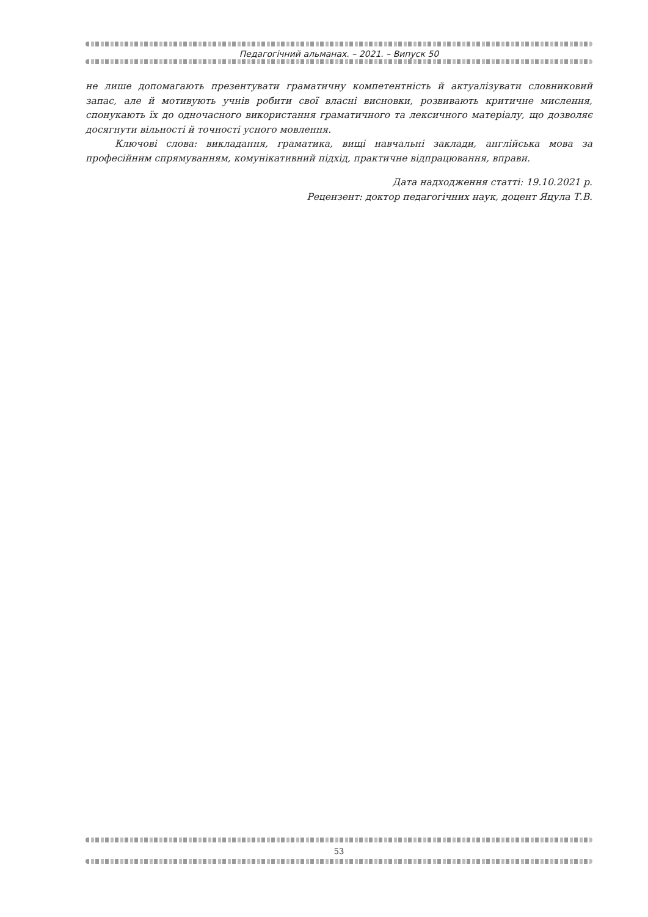Педагогічний альманах. – 2021. – Випуск 50
не лише допомагають презентувати граматичну компетентність й актуалізувати словниковий запас, але й мотивують учнів робити свої власні висновки, розвивають критичне мислення, спонукають їх до одночасного використання граматичного та лексичного матеріалу, що дозволяє досягнути вільності й точності усного мовлення.
Ключові слова: викладання, граматика, вищі навчальні заклади, англійська мова за професійним спрямуванням, комунікативний підхід, практичне відпрацювання, вправи.
Дата надходження статті: 19.10.2021 р.
Рецензент: доктор педагогічних наук, доцент Яцула Т.В.
53